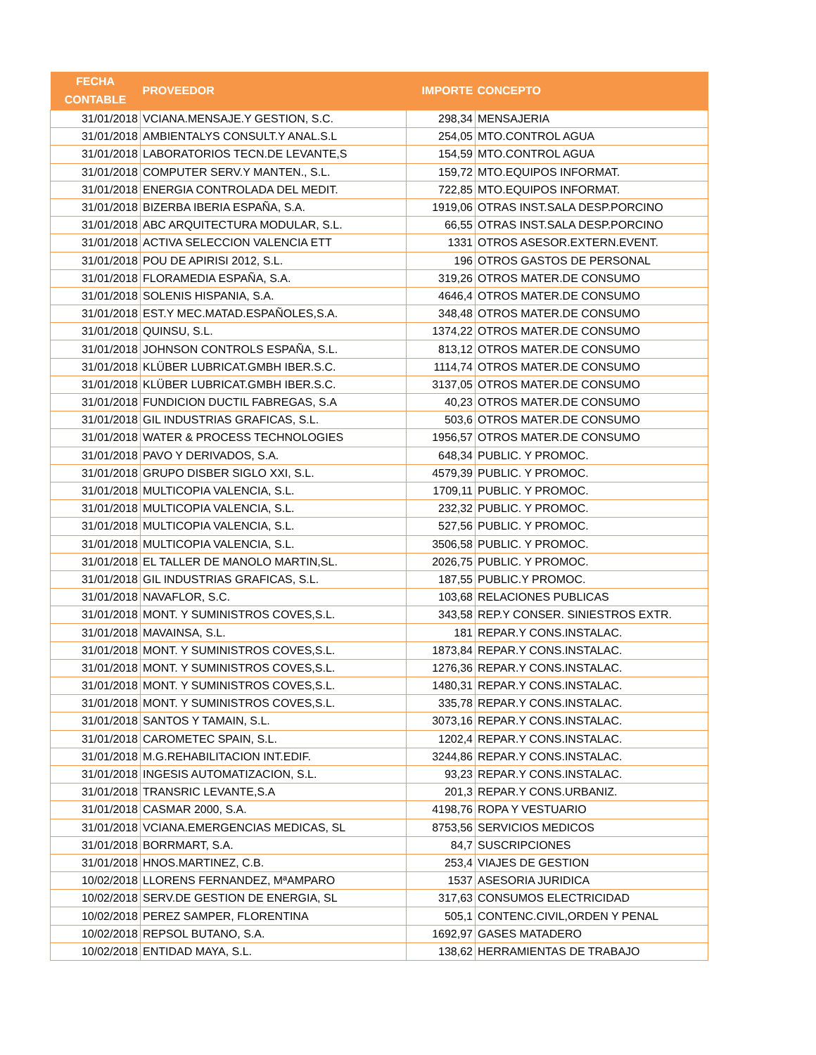| FECHA CONTABLE | PROVEEDOR | IMPORTE | CONCEPTO |
| --- | --- | --- | --- |
| 31/01/2018 | VCIANA.MENSAJE.Y GESTION, S.C. | 298,34 | MENSAJERIA |
| 31/01/2018 | AMBIENTALYS CONSULT.Y ANAL.S.L | 254,05 | MTO.CONTROL AGUA |
| 31/01/2018 | LABORATORIOS TECN.DE LEVANTE,S | 154,59 | MTO.CONTROL AGUA |
| 31/01/2018 | COMPUTER SERV.Y MANTEN., S.L. | 159,72 | MTO.EQUIPOS INFORMAT. |
| 31/01/2018 | ENERGIA CONTROLADA DEL MEDIT. | 722,85 | MTO.EQUIPOS INFORMAT. |
| 31/01/2018 | BIZERBA IBERIA ESPAÑA, S.A. | 1919,06 | OTRAS INST.SALA DESP.PORCINO |
| 31/01/2018 | ABC ARQUITECTURA MODULAR, S.L. | 66,55 | OTRAS INST.SALA DESP.PORCINO |
| 31/01/2018 | ACTIVA SELECCION VALENCIA ETT | 1331 | OTROS ASESOR.EXTERN.EVENT. |
| 31/01/2018 | POU DE APIRISI 2012, S.L. | 196 | OTROS GASTOS DE PERSONAL |
| 31/01/2018 | FLORAMEDIA ESPAÑA, S.A. | 319,26 | OTROS MATER.DE CONSUMO |
| 31/01/2018 | SOLENIS HISPANIA, S.A. | 4646,4 | OTROS MATER.DE CONSUMO |
| 31/01/2018 | EST.Y MEC.MATAD.ESPAÑOLES,S.A. | 348,48 | OTROS MATER.DE CONSUMO |
| 31/01/2018 | QUINSU, S.L. | 1374,22 | OTROS MATER.DE CONSUMO |
| 31/01/2018 | JOHNSON CONTROLS ESPAÑA, S.L. | 813,12 | OTROS MATER.DE CONSUMO |
| 31/01/2018 | KLÜBER LUBRICAT.GMBH IBER.S.C. | 1114,74 | OTROS MATER.DE CONSUMO |
| 31/01/2018 | KLÜBER LUBRICAT.GMBH IBER.S.C. | 3137,05 | OTROS MATER.DE CONSUMO |
| 31/01/2018 | FUNDICION DUCTIL FABREGAS, S.A | 40,23 | OTROS MATER.DE CONSUMO |
| 31/01/2018 | GIL INDUSTRIAS GRAFICAS, S.L. | 503,6 | OTROS MATER.DE CONSUMO |
| 31/01/2018 | WATER & PROCESS TECHNOLOGIES | 1956,57 | OTROS MATER.DE CONSUMO |
| 31/01/2018 | PAVO Y DERIVADOS, S.A. | 648,34 | PUBLIC. Y PROMOC. |
| 31/01/2018 | GRUPO DISBER SIGLO XXI, S.L. | 4579,39 | PUBLIC. Y PROMOC. |
| 31/01/2018 | MULTICOPIA VALENCIA, S.L. | 1709,11 | PUBLIC. Y PROMOC. |
| 31/01/2018 | MULTICOPIA VALENCIA, S.L. | 232,32 | PUBLIC. Y PROMOC. |
| 31/01/2018 | MULTICOPIA VALENCIA, S.L. | 527,56 | PUBLIC. Y PROMOC. |
| 31/01/2018 | MULTICOPIA VALENCIA, S.L. | 3506,58 | PUBLIC. Y PROMOC. |
| 31/01/2018 | EL TALLER DE MANOLO MARTIN,SL. | 2026,75 | PUBLIC. Y PROMOC. |
| 31/01/2018 | GIL INDUSTRIAS GRAFICAS, S.L. | 187,55 | PUBLIC.Y PROMOC. |
| 31/01/2018 | NAVAFLOR, S.C. | 103,68 | RELACIONES PUBLICAS |
| 31/01/2018 | MONT. Y SUMINISTROS COVES,S.L. | 343,58 | REP.Y CONSER. SINIESTROS EXTR. |
| 31/01/2018 | MAVAINSA, S.L. | 181 | REPAR.Y CONS.INSTALAC. |
| 31/01/2018 | MONT. Y SUMINISTROS COVES,S.L. | 1873,84 | REPAR.Y CONS.INSTALAC. |
| 31/01/2018 | MONT. Y SUMINISTROS COVES,S.L. | 1276,36 | REPAR.Y CONS.INSTALAC. |
| 31/01/2018 | MONT. Y SUMINISTROS COVES,S.L. | 1480,31 | REPAR.Y CONS.INSTALAC. |
| 31/01/2018 | MONT. Y SUMINISTROS COVES,S.L. | 335,78 | REPAR.Y CONS.INSTALAC. |
| 31/01/2018 | SANTOS Y TAMAIN, S.L. | 3073,16 | REPAR.Y CONS.INSTALAC. |
| 31/01/2018 | CAROMETEC SPAIN, S.L. | 1202,4 | REPAR.Y CONS.INSTALAC. |
| 31/01/2018 | M.G.REHABILITACION INT.EDIF. | 3244,86 | REPAR.Y CONS.INSTALAC. |
| 31/01/2018 | INGESIS AUTOMATIZACION, S.L. | 93,23 | REPAR.Y CONS.INSTALAC. |
| 31/01/2018 | TRANSRIC LEVANTE,S.A | 201,3 | REPAR.Y CONS.URBANIZ. |
| 31/01/2018 | CASMAR 2000, S.A. | 4198,76 | ROPA Y VESTUARIO |
| 31/01/2018 | VCIANA.EMERGENCIAS MEDICAS, SL | 8753,56 | SERVICIOS MEDICOS |
| 31/01/2018 | BORRMART, S.A. | 84,7 | SUSCRIPCIONES |
| 31/01/2018 | HNOS.MARTINEZ, C.B. | 253,4 | VIAJES DE GESTION |
| 10/02/2018 | LLORENS FERNANDEZ, MªAMPARO | 1537 | ASESORIA JURIDICA |
| 10/02/2018 | SERV.DE GESTION DE ENERGIA, SL | 317,63 | CONSUMOS ELECTRICIDAD |
| 10/02/2018 | PEREZ SAMPER, FLORENTINA | 505,1 | CONTENC.CIVIL,ORDEN Y PENAL |
| 10/02/2018 | REPSOL BUTANO, S.A. | 1692,97 | GASES MATADERO |
| 10/02/2018 | ENTIDAD MAYA, S.L. | 138,62 | HERRAMIENTAS DE TRABAJO |